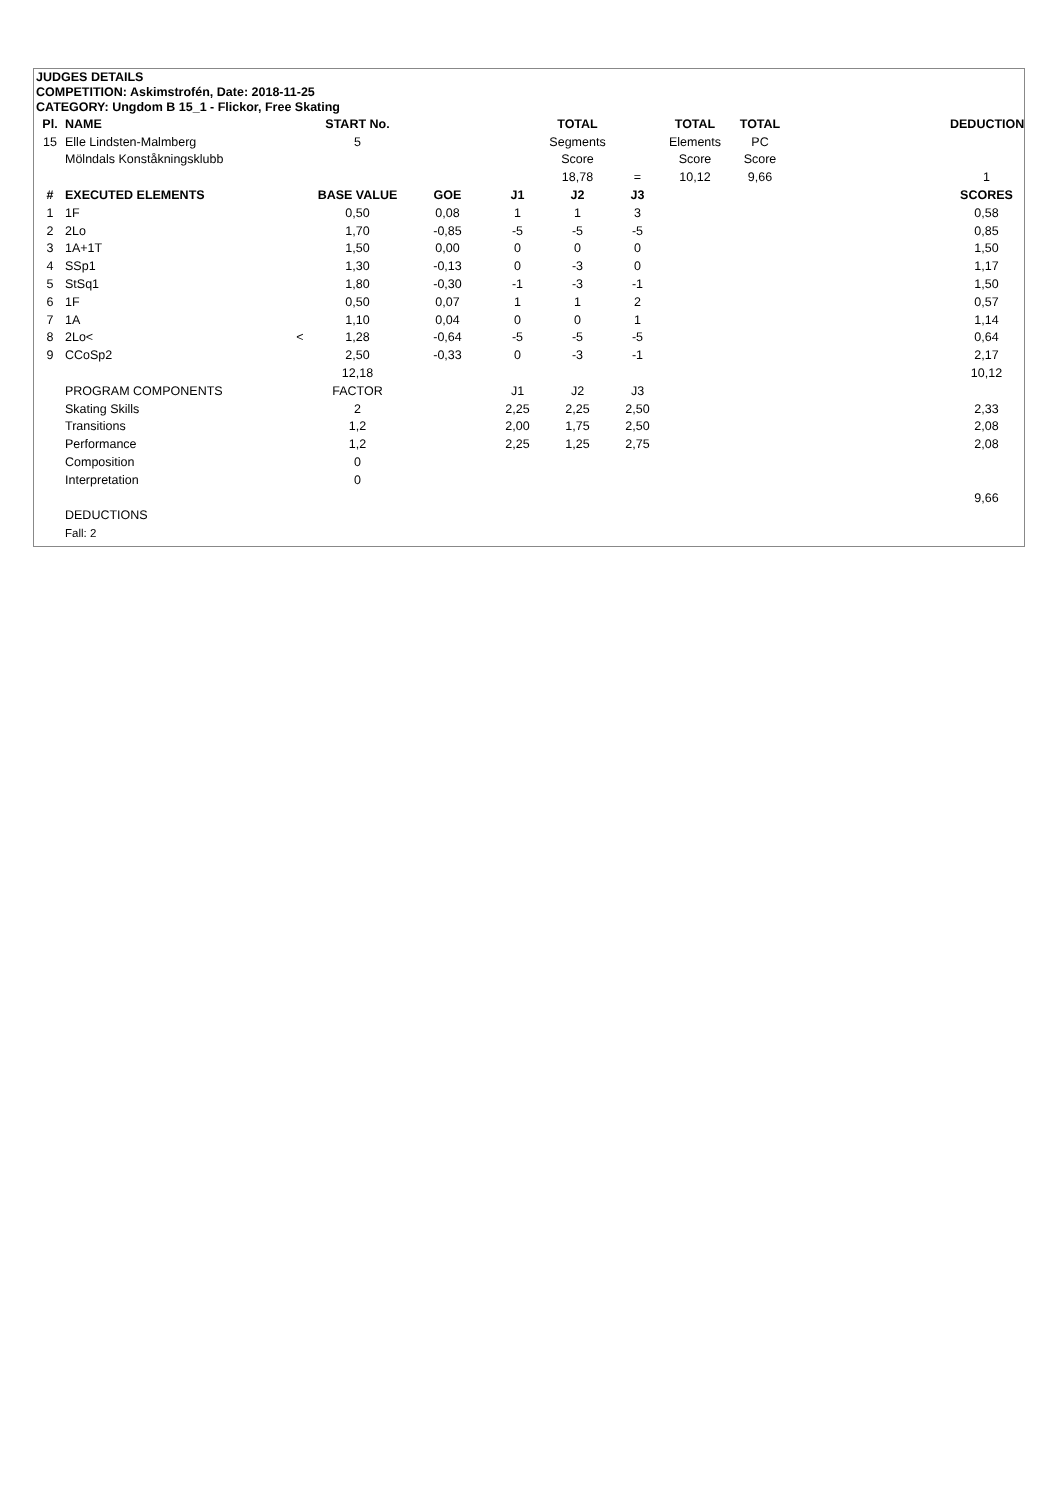JUDGES DETAILS
COMPETITION: Askimstrofén, Date: 2018-11-25
CATEGORY: Ungdom B 15_1 - Flickor, Free Skating
| Pl. | NAME | | START No. | | | TOTAL | | TOTAL | TOTAL | | DEDUCTION |
| --- | --- | --- | --- | --- | --- | --- | --- | --- | --- | --- | --- |
| 15 | Elle Lindsten-Malmberg | | 5 | | | Segments | | Elements | PC | | |
| | Mölndals Konståkningsklubb | | | | | Score | | Score | Score | | |
| | | | | | | 18,78 | = | 10,12 | 9,66 | | 1 |
| # | EXECUTED ELEMENTS | | BASE VALUE | GOE | J1 | J2 | J3 | | | | SCORES |
| 1 | 1F | | 0,50 | 0,08 | 1 | 1 | 3 | | | | 0,58 |
| 2 | 2Lo | | 1,70 | -0,85 | -5 | -5 | -5 | | | | 0,85 |
| 3 | 1A+1T | | 1,50 | 0,00 | 0 | 0 | 0 | | | | 1,50 |
| 4 | SSp1 | | 1,30 | -0,13 | 0 | -3 | 0 | | | | 1,17 |
| 5 | StSq1 | | 1,80 | -0,30 | -1 | -3 | -1 | | | | 1,50 |
| 6 | 1F | | 0,50 | 0,07 | 1 | 1 | 2 | | | | 0,57 |
| 7 | 1A | | 1,10 | 0,04 | 0 | 0 | 1 | | | | 1,14 |
| 8 | 2Lo< | < | 1,28 | -0,64 | -5 | -5 | -5 | | | | 0,64 |
| 9 | CCoSp2 | | 2,50 | -0,33 | 0 | -3 | -1 | | | | 2,17 |
| | | | 12,18 | | | | | | | | 10,12 |
| | PROGRAM COMPONENTS | | FACTOR | | J1 | J2 | J3 | | | | |
| | Skating Skills | | 2 | | 2,25 | 2,25 | 2,50 | | | | 2,33 |
| | Transitions | | 1,2 | | 2,00 | 1,75 | 2,50 | | | | 2,08 |
| | Performance | | 1,2 | | 2,25 | 1,25 | 2,75 | | | | 2,08 |
| | Composition | | 0 | | | | | | | | |
| | Interpretation | | 0 | | | | | | | | |
| | | | | | | | | | | | 9,66 |
| | DEDUCTIONS | | | | | | | | | | |
| | Fall: 2 | | | | | | | | | | |